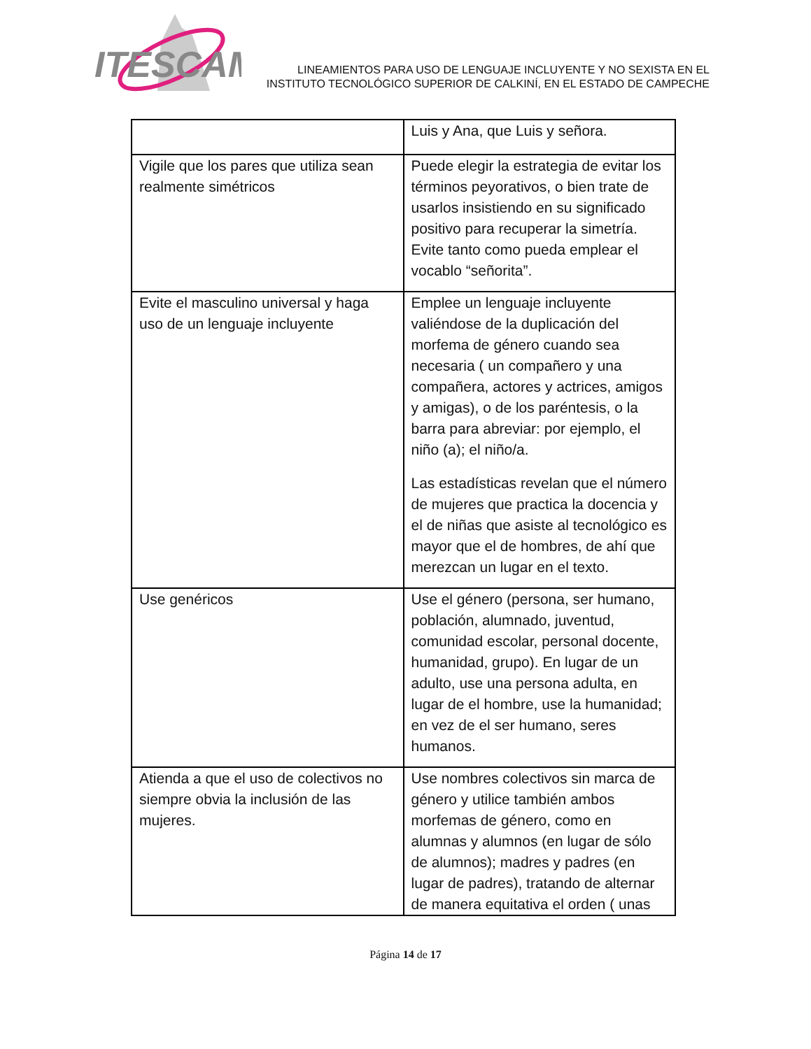ITESCAM
LINEAMIENTOS PARA USO DE LENGUAJE INCLUYENTE Y NO SEXISTA EN EL
INSTITUTO TECNOLÓGICO SUPERIOR DE CALKINÍ, EN EL ESTADO DE CAMPECHE
| | Luis y Ana, que Luis y señora. |
| Vigile que los pares que utiliza sean realmente simétricos | Puede elegir la estrategia de evitar los términos peyorativos, o bien trate de usarlos insistiendo en su significado positivo para recuperar la simetría. Evite tanto como pueda emplear el vocablo “señorita”. |
| Evite el masculino universal y haga uso de un lenguaje incluyente | Emplee un lenguaje incluyente valiéndose de la duplicación del morfema de género cuando sea necesaria ( un compañero y una compañera, actores y actrices, amigos y amigas), o de los paréntesis, o la barra para abreviar: por ejemplo, el niño (a); el niño/a. Las estadísticas revelan que el número de mujeres que practica la docencia y el de niñas que asiste al tecnológico es mayor que el de hombres, de ahí que merezcan un lugar en el texto. |
| Use genéricos | Use el género (persona, ser humano, población, alumnado, juventud, comunidad escolar, personal docente, humanidad, grupo). En lugar de un adulto, use una persona adulta, en lugar de el hombre, use la humanidad; en vez de el ser humano, seres humanos. |
| Atienda a que el uso de colectivos no siempre obvia la inclusión de las mujeres. | Use nombres colectivos sin marca de género y utilice también ambos morfemas de género, como en alumnas y alumnos (en lugar de sólo de alumnos); madres y padres (en lugar de padres), tratando de alternar de manera equitativa el orden ( unas |
Página 14 de 17